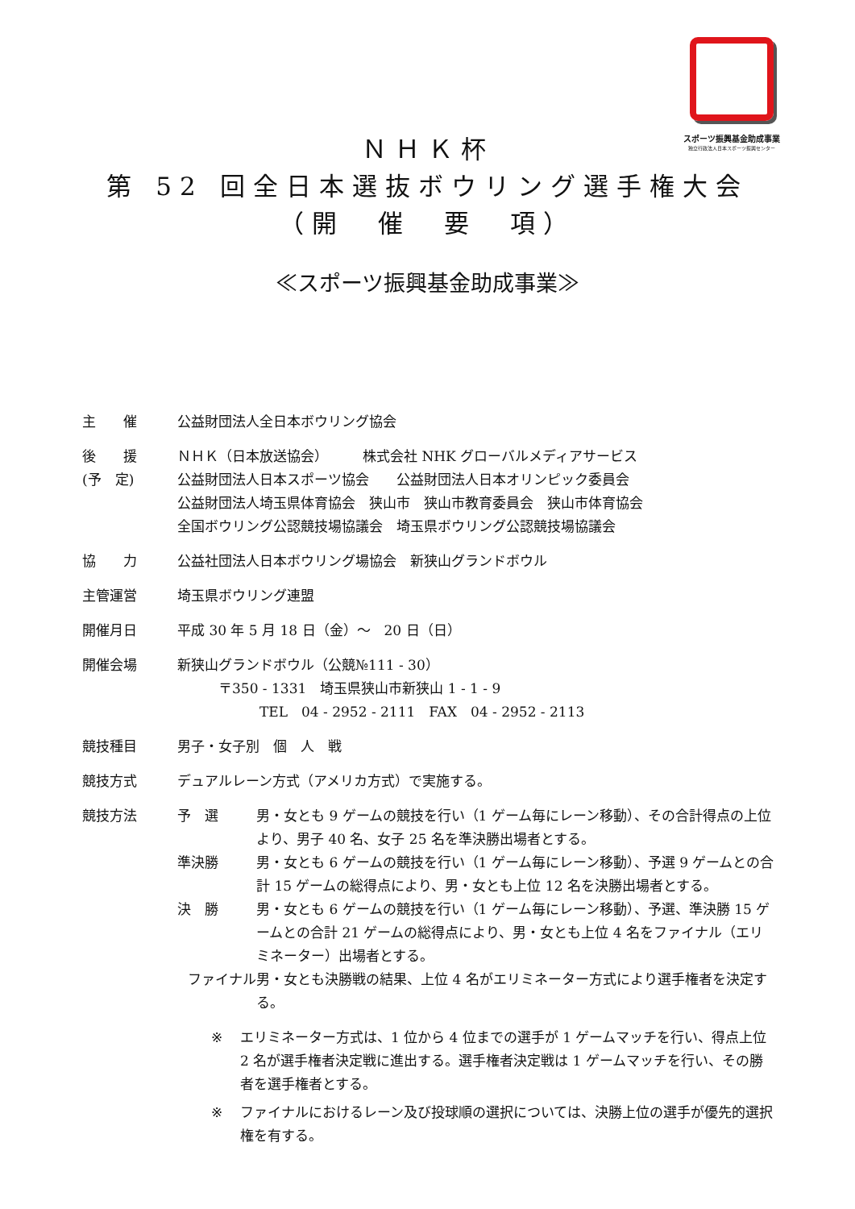スポーツ振興基金助成事業
独立行政法人日本スポーツ振興センター
ＮＨＫ杯
第 52 回全日本選抜ボウリング選手権大会
（開　催　要　項）
≪スポーツ振興基金助成事業≫
主　　催 公益財団法人全日本ボウリング協会
後　　援
(予　定)
ＮＨＫ（日本放送協会）　　　株式会社 NHK グローバルメディアサービス
公益財団法人日本スポーツ協会　　公益財団法人日本オリンピック委員会
公益財団法人埼玉県体育協会　狭山市　狭山市教育委員会　狭山市体育協会
全国ボウリング公認競技場協議会　埼玉県ボウリング公認競技場協議会
協　　力 公益社団法人日本ボウリング場協会　新狭山グランドボウル
主管運営 埼玉県ボウリング連盟
開催月日 平成 30 年 5 月 18 日（金）～　20 日（日）
開催会場 新狭山グランドボウル（公競№111 - 30）
　　　〒350 - 1331　埼玉県狭山市新狭山 1 - 1 - 9
　　　　　　TEL　04 - 2952 - 2111　FAX　04 - 2952 - 2113
競技種目 男子・女子別　個　人　戦
競技方式 デュアルレーン方式（アメリカ方式）で実施する。
競技方法 予　選 男・女とも 9 ゲームの競技を行い（1 ゲーム毎にレーン移動）、その合計得点の上位より、男子 40 名、女子 25 名を準決勝出場者とする。
準決勝 男・女とも 6 ゲームの競技を行い（1 ゲーム毎にレーン移動）、予選 9 ゲームとの合計 15 ゲームの総得点により、男・女とも上位 12 名を決勝出場者とする。
決　勝 男・女とも 6 ゲームの競技を行い（1 ゲーム毎にレーン移動）、予選、準決勝 15 ゲームとの合計 21 ゲームの総得点により、男・女とも上位 4 名をファイナル（エリミネーター）出場者とする。
ファイナル　 男・女とも決勝戦の結果、上位 4 名がエリミネーター方式により選手権者を決定する。
※ エリミネーター方式は、1 位から 4 位までの選手が 1 ゲームマッチを行い、得点上位 2 名が選手権者決定戦に進出する。選手権者決定戦は 1 ゲームマッチを行い、その勝者を選手権者とする。
※ ファイナルにおけるレーン及び投球順の選択については、決勝上位の選手が優先的選択権を有する。